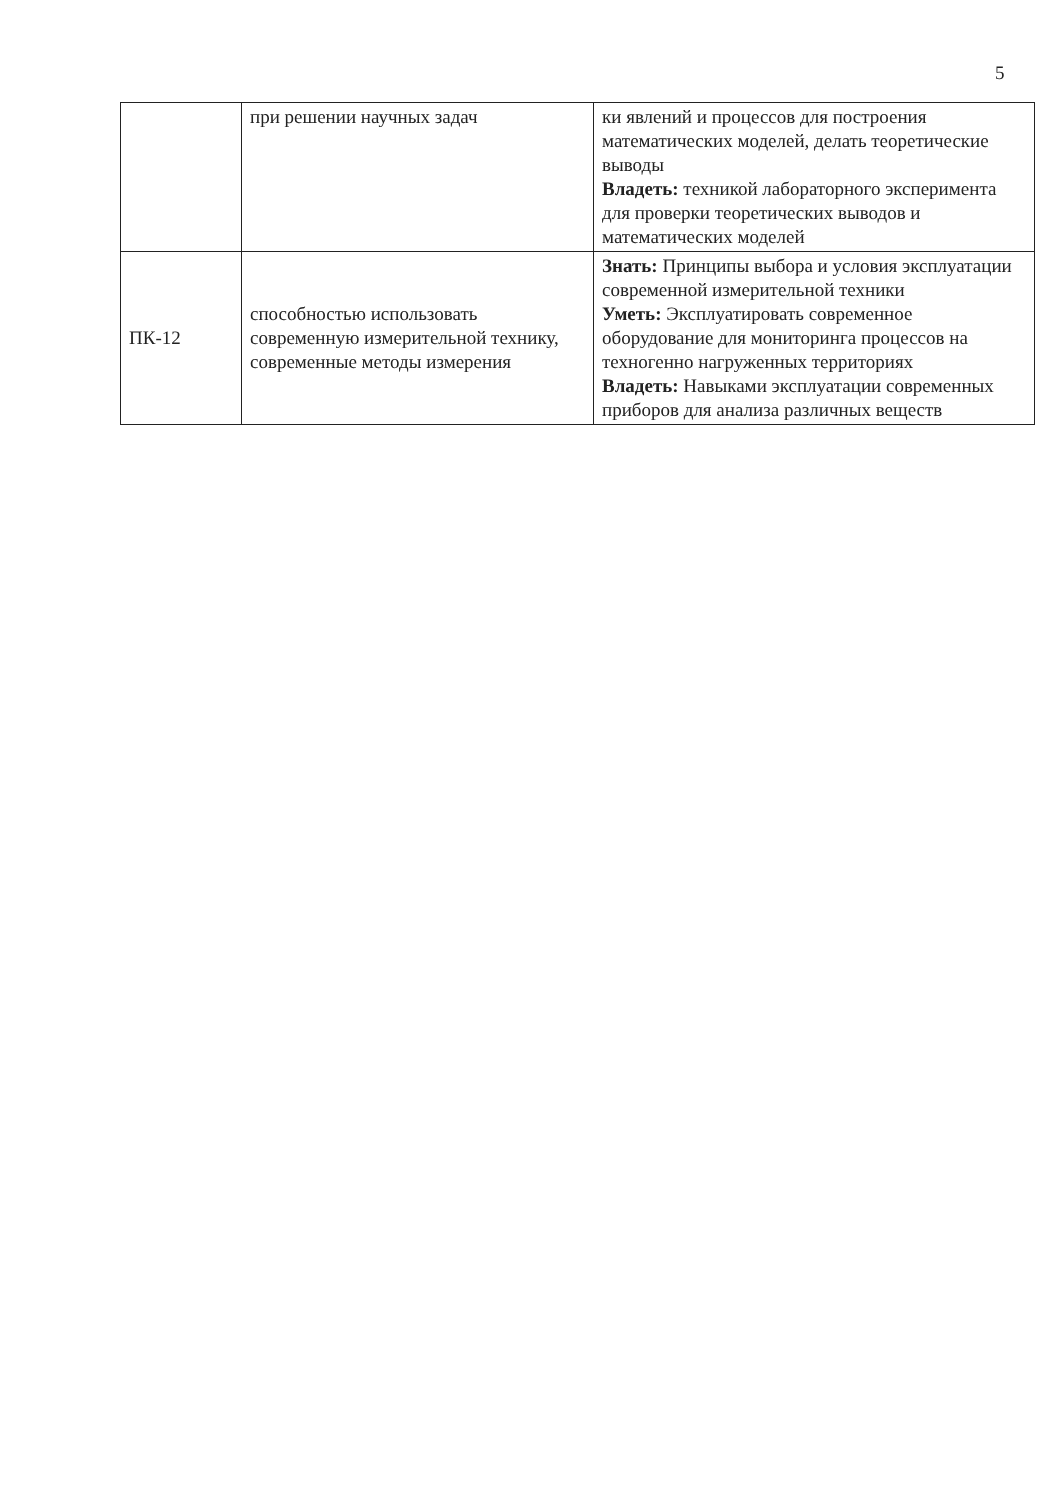5
| | при решении научных задач | ки явлений и процессов для построения математических моделей, делать теоретические выводы Владеть: техникой лабораторного эксперимента для проверки теоретических выводов и математических моделей |
| ПК-12 | способностью использовать современную измерительной технику, современные методы измерения | Знать: Принципы выбора и условия эксплуатации современной измерительной техники Уметь: Эксплуатировать современное оборудование для мониторинга процессов на техногенно нагруженных территориях Владеть: Навыками эксплуатации современных приборов для анализа различных веществ |